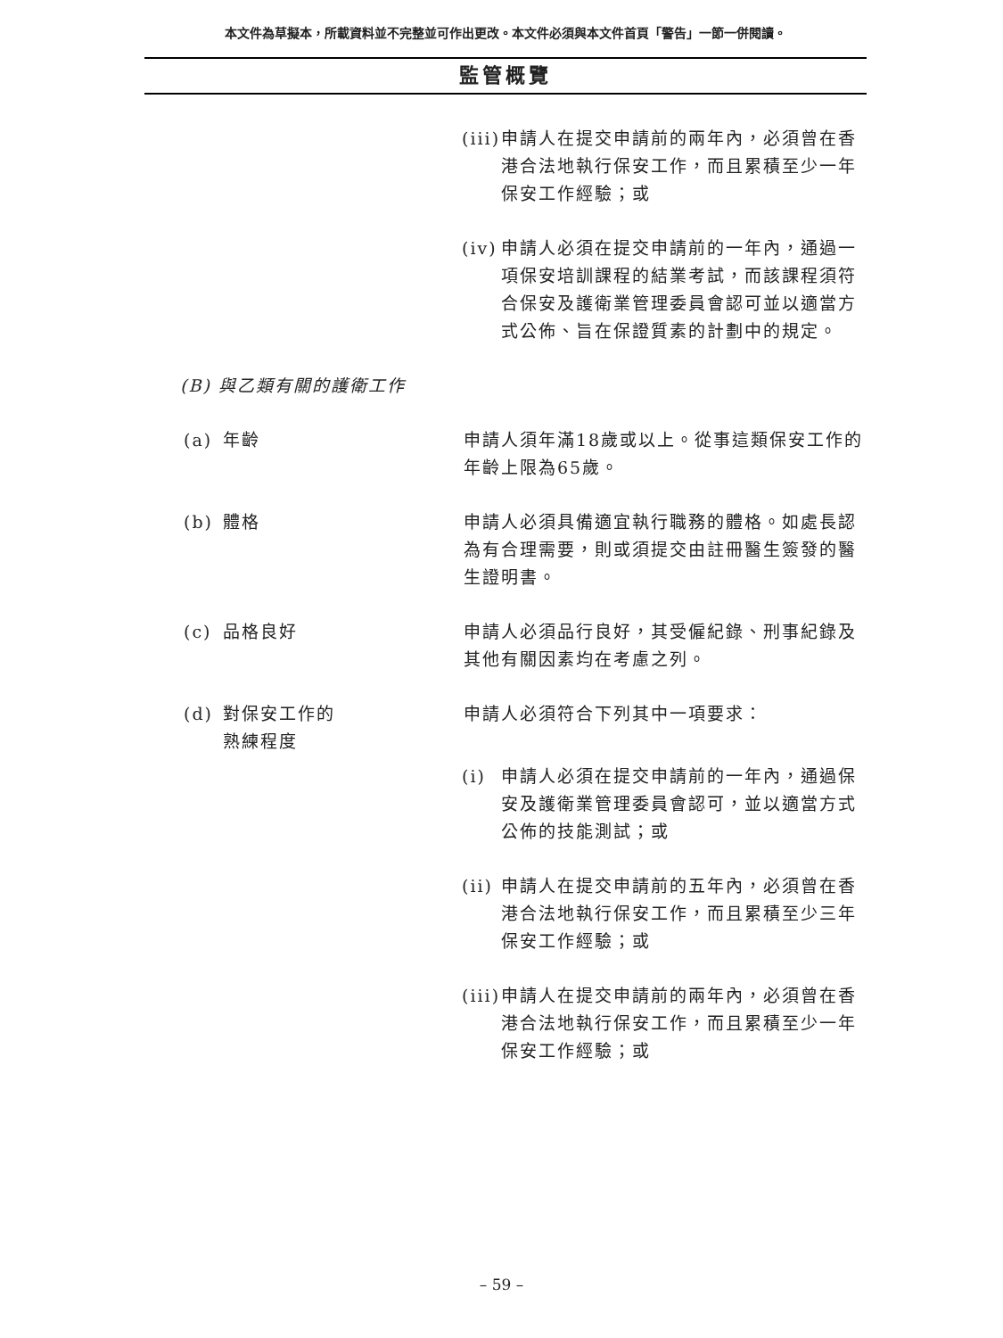本文件為草擬本，所載資料並不完整並可作出更改。本文件必須與本文件首頁「警告」一節一併閱讀。
監管概覽
(iii) 申請人在提交申請前的兩年內，必須曾在香港合法地執行保安工作，而且累積至少一年保安工作經驗；或
(iv) 申請人必須在提交申請前的一年內，通過一項保安培訓課程的結業考試，而該課程須符合保安及護衛業管理委員會認可並以適當方式公佈、旨在保證質素的計劃中的規定。
(B) 與乙類有關的護衛工作
(a) 年齡 申請人須年滿18歲或以上。從事這類保安工作的年齡上限為65歲。
(b) 體格 申請人必須具備適宜執行職務的體格。如處長認為有合理需要，則或須提交由註冊醫生簽發的醫生證明書。
(c) 品格良好 申請人必須品行良好，其受僱紀錄、刑事紀錄及其他有關因素均在考慮之列。
(d) 對保安工作的
熟練程度
申請人必須符合下列其中一項要求：
(i) 申請人必須在提交申請前的一年內，通過保安及護衛業管理委員會認可，並以適當方式公佈的技能測試；或
(ii) 申請人在提交申請前的五年內，必須曾在香港合法地執行保安工作，而且累積至少三年保安工作經驗；或
(iii) 申請人在提交申請前的兩年內，必須曾在香港合法地執行保安工作，而且累積至少一年保安工作經驗；或
– 59 –